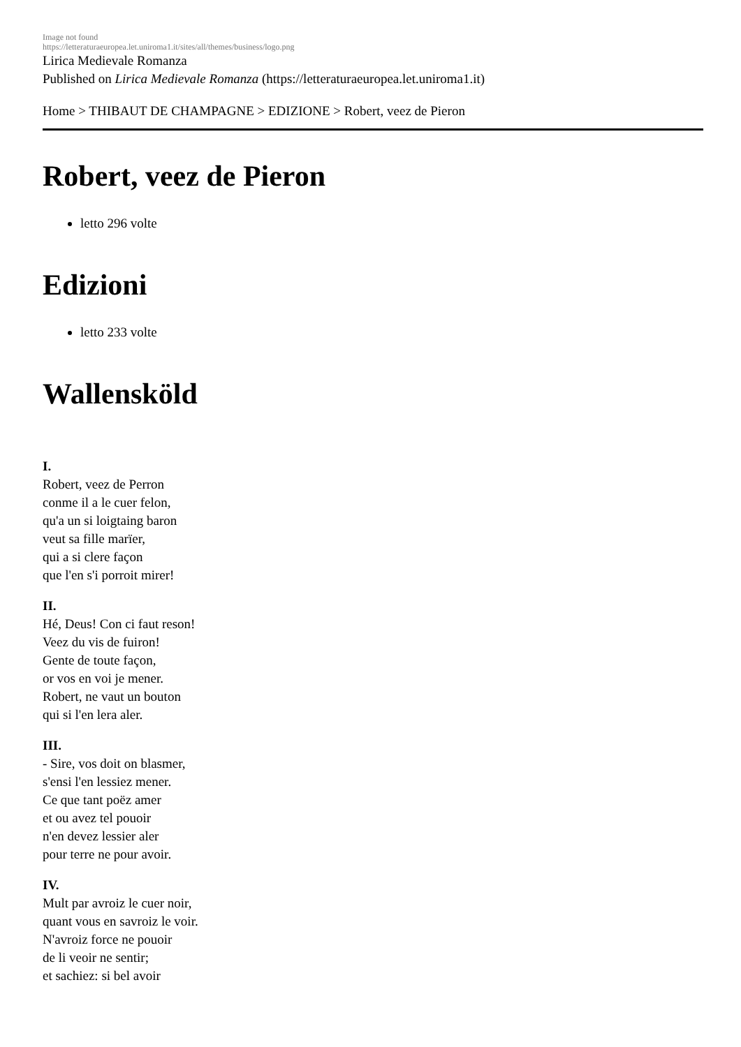Image not found
https://letteraturaeuropea.let.uniroma1.it/sites/all/themes/business/logo.png
Lirica Medievale Romanza
Published on Lirica Medievale Romanza (https://letteraturaeuropea.let.uniroma1.it)
Home > THIBAUT DE CHAMPAGNE > EDIZIONE > Robert, veez de Pieron
Robert, veez de Pieron
letto 296 volte
Edizioni
letto 233 volte
Wallensköld
I.
Robert, veez de Perron
conme il a le cuer felon,
qu'a un si loigtaing baron
veut sa fille marïer,
qui a si clere façon
que l'en s'i porroit mirer!
II.
Hé, Deus! Con ci faut reson!
Veez du vis de fuiron!
Gente de toute façon,
or vos en voi je mener.
Robert, ne vaut un bouton
qui si l'en lera aler.
III.
- Sire, vos doit on blasmer,
s'ensi l'en lessiez mener.
Ce que tant poëz amer
et ou avez tel pouoir
n'en devez lessier aler
pour terre ne pour avoir.
IV.
Mult par avroiz le cuer noir,
quant vous en savroiz le voir.
N'avroiz force ne pouoir
de li veoir ne sentir;
et sachiez: si bel avoir